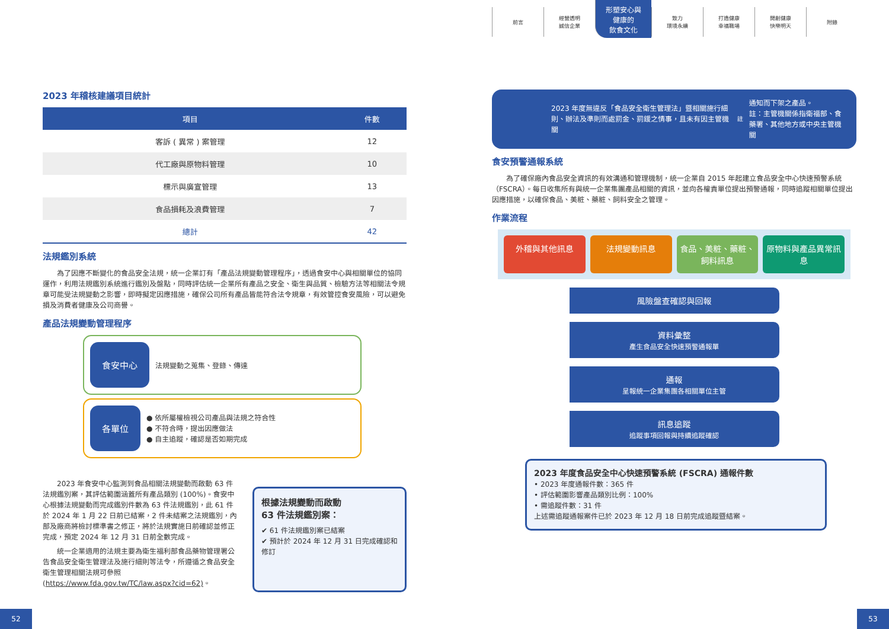前言 經營透明
誠信企業
形塑安心與
健康的
飲食文化
致力
環境永續
打造健康
幸福職場
開創健康
快樂明天
附錄
2023 年稽核建議項目統計
| 項目 | 件數 |
| --- | --- |
| 客訴 ( 異常 ) 案管理 | 12 |
| 代工廠與原物料管理 | 10 |
| 標示與廣宣管理 | 13 |
| 食品損耗及浪費管理 | 7 |
| 總計 | 42 |
法規鑑別系統
為了因應不斷變化的食品安全法規，統一企業訂有「產品法規變動管理程序」，透過食安中心與相關單位的協同運作，利用法規鑑別系統進行鑑別及盤點，同時評估統一企業所有產品之安全、衛生與品質、檢驗方法等相關法令規章可能受法規變動之影響，即時擬定因應措施，確保公司所有產品皆能符合法令規章，有效管控食安風險，可以避免損及消費者健康及公司商譽。
產品法規變動管理程序
食安中心
法規變動之蒐集、登錄、傳達
各單位
● 依所屬權檢視公司產品與法規之符合性
● 不符合時，提出因應做法
● 自主追蹤，確認是否如期完成
2023 年食安中心監測到食品相關法規變動而啟動 63 件法規鑑別案，其評估範圍涵蓋所有產品類別 (100%)。食安中心根據法規變動而完成鑑別件數為 63 件法規鑑別，此 61 件於 2024 年 1 月 22 日前已結案，2 件未結案之法規鑑別，內部及廠商將檢討標準書之修正，將於法規實施日前確認並修正完成，預定 2024 年 12 月 31 日前全數完成。
統一企業適用的法規主要為衛生福利部食品藥物管理署公告食品安全衛生管理法及施行細則等法令，所遵循之食品安全衛生管理相關法規可參照 (https://www.fda.gov.tw/TC/law.aspx?cid=62)。
根據法規變動而啟動
63 件法規鑑別案：
✔ 61 件法規鑑別案已結案
✔ 預計於 2024 年 12 月 31 日完成確認和修訂
2023 年度無違反「食品安全衛生管理法」暨相關施行細則、辦法及準則而處罰金、罰鍰之情事，且未有因主管機關<sup>註</sup> 通知而下架之產品。
註：主管機關係指衛福部、食藥署、其他地方或中央主管機關
食安預警通報系統
為了確保廠內食品安全資訊的有效溝通和管理機制，統一企業自 2015 年起建立食品安全中心快速預警系統（FSCRA）。每日收集所有與統一企業集團產品相關的資訊，並向各權責單位提出預警通報，同時追蹤相關單位提出因應措施，以確保食品、美粧、藥粧、飼料安全之管理。
作業流程
外稽與其他訊息 法規變動訊息 食品、美粧、藥粧、飼料訊息 原物料與產品異常訊息
風險盤查確認與回報
資料彙整
產生食品安全快速預警通報單
通報
呈報統一企業集團各相關單位主管
訊息追蹤
追蹤事項回報與持續追蹤確認
2023 年度食品安全中心快速預警系統 (FSCRA) 通報件數
• 2023 年度通報件數：365 件
• 評估範圍影響產品類別比例：100%
• 需追蹤件數：31 件
上述需追蹤通報案件已於 2023 年 12 月 18 日前完成追蹤暨結案。
52 53